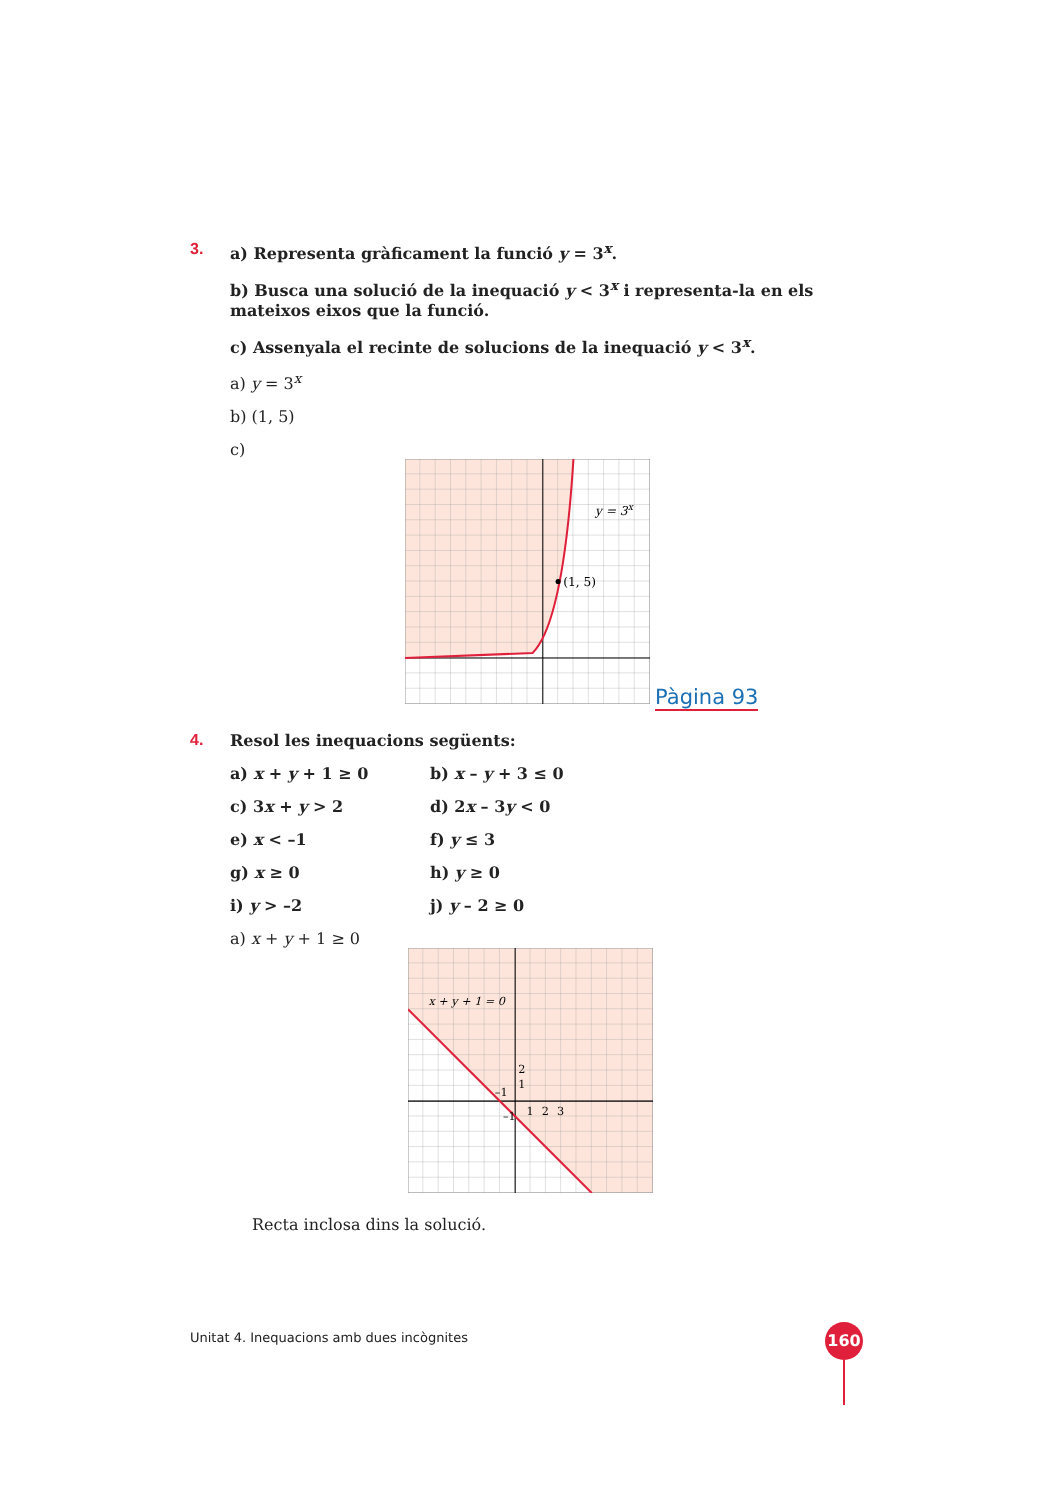3. a) Representa gràficament la funció y = 3<sup>x</sup>.
b) Busca una solució de la inequació y < 3<sup>x</sup> i representa-la en els mateixos eixos que la funció.
c) Assenyala el recinte de solucions de la inequació y < 3<sup>x</sup>.
a) y = 3<sup>x</sup>
b) (1, 5)
c)
(1, 5)
y = 3x
Pàgina 93
4. Resol les inequacions següents:
a) x + y + 1 ≥ 0
b) x – y + 3 ≤ 0
c) 3x + y > 2
d) 2x – 3y < 0
e) x < –1
f) y ≤ 3
g) x ≥ 0
h) y ≥ 0
i) y > –2
j) y – 2 ≥ 0
a) x + y + 1 ≥ 0
x + y + 1 = 0
2
1
1
2
3
–1
–1
Recta inclosa dins la solució.
Unitat 4. Inequacions amb dues incògnites
160